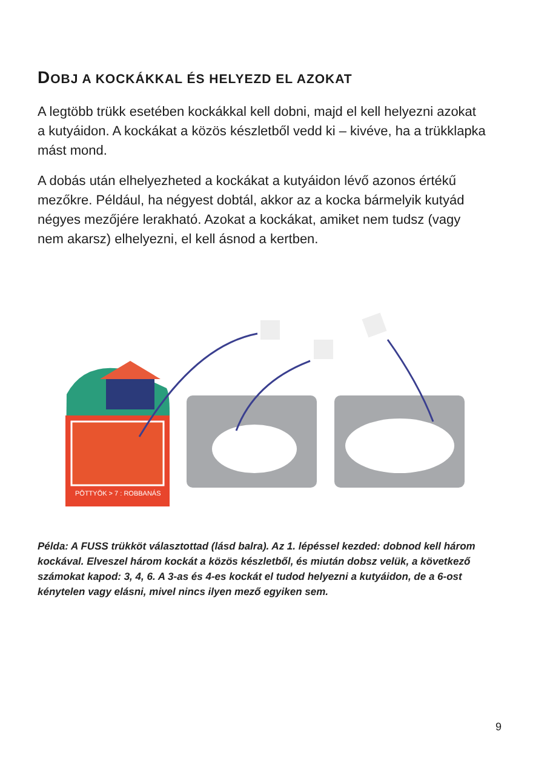DOBJ A KOCKÁKKAL ÉS HELYEZD EL AZOKAT
A legtöbb trükk esetében kockákkal kell dobni, majd el kell helyezni azokat a kutyáidon. A kockákat a közös készletből vedd ki – kivéve, ha a trükklapka mást mond.
A dobás után elhelyezheted a kockákat a kutyáidon lévő azonos értékű mezőkre. Például, ha négyest dobtál, akkor az a kocka bármelyik kutyád négyes mezőjére lerakható. Azokat a kockákat, amiket nem tudsz (vagy nem akarsz) elhelyezni, el kell ásnod a kertben.
PÖTTYÖK > 7 : ROBBANÁS
Példa: A FUSS trükköt választottad (lásd balra). Az 1. lépéssel kezded: dobnod kell három kockával. Elveszel három kockát a közös készletből, és miután dobsz velük, a következő számokat kapod: 3, 4, 6. A 3-as és 4-es kockát el tudod helyezni a kutyáidon, de a 6-ost kénytelen vagy elásni, mivel nincs ilyen mező egyiken sem.
9